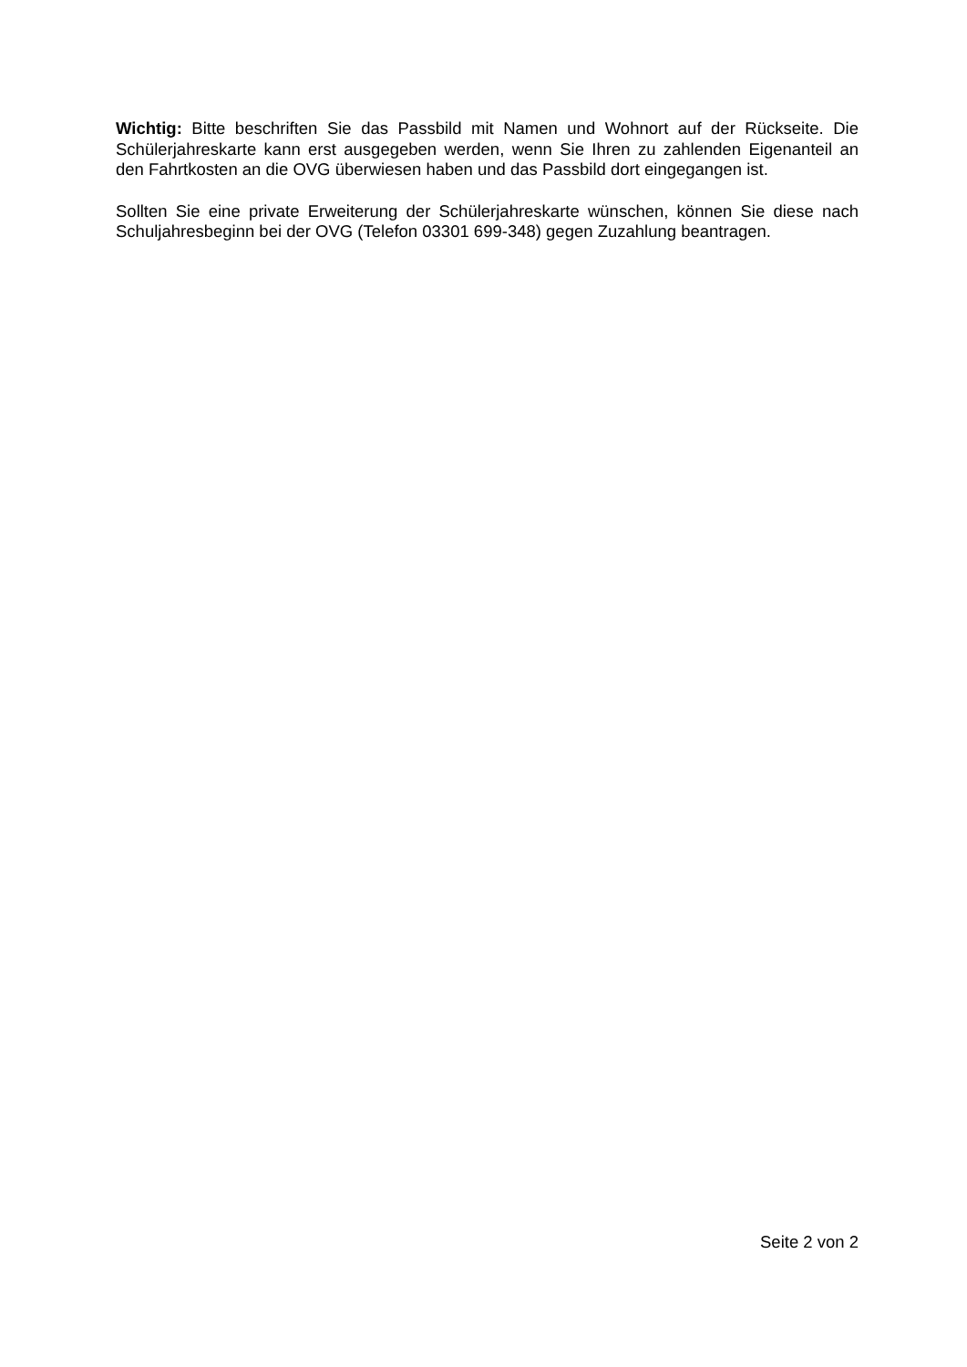Wichtig: Bitte beschriften Sie das Passbild mit Namen und Wohnort auf der Rückseite. Die Schülerjahreskarte kann erst ausgegeben werden, wenn Sie Ihren zu zahlenden Eigenanteil an den Fahrtkosten an die OVG überwiesen haben und das Passbild dort eingegangen ist.
Sollten Sie eine private Erweiterung der Schülerjahreskarte wünschen, können Sie diese nach Schuljahresbeginn bei der OVG (Telefon 03301 699-348) gegen Zuzahlung beantragen.
Seite 2 von 2